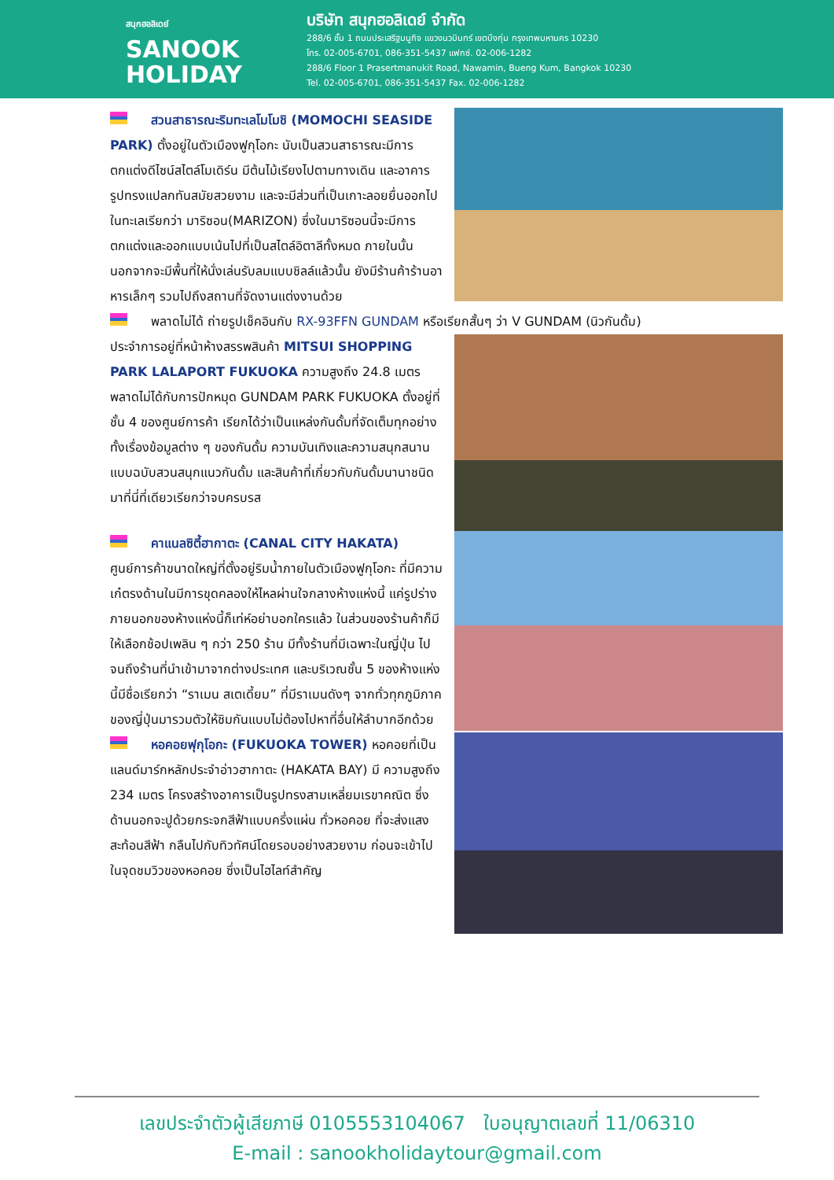สนุกฮอลิเดย์
SANOOK
HOLIDAY
บริษัท สนุกฮอลิเดย์ จำกัด
288/6 ชั้น 1 ถนนประเสริฐมนูกิจ แขวงนวมินทร์ เขตบึงกุ่ม กรุงเทพมหานคร 10230
โทร. 02-005-6701, 086-351-5437 แฟกซ์. 02-006-1282
288/6 Floor 1 Prasertmanukit Road, Nawamin, Bueng Kum, Bangkok 10230
Tel. 02-005-6701, 086-351-5437 Fax. 02-006-1282
สวนสาธารณะริมทะเลโมโมชิ (MOMOCHI SEASIDE PARK) ตั้งอยู่ในตัวเมืองฟูกุโอกะ นับเป็นสวนสาธารณะมีการตกแต่งดีไซน์สไตล์โมเดิร์น มีต้นไม้เรียงไปตามทางเดิน และอาคารรูปทรงแปลกทันสมัยสวยงาม และจะมีส่วนที่เป็นเกาะลอยยื่นออกไปในทะเลเรียกว่า มาริซอน(MARIZON) ซึ่งในมาริซอนนี้จะมีการตกแต่งและออกแบบเน้นไปที่เป็นสไตล์อิตาลีทั้งหมด ภายในนั้นนอกจากจะมีพื้นที่ให้นั่งเล่นรับลมแบบชิลล์แล้วนั้น ยังมีร้านค้าร้านอาหารเล็กๆ รวมไปถึงสถานที่จัดงานแต่งงานด้วย
พลาดไม่ได้ ถ่ายรูปเช็คอินกับ RX-93FFN GUNDAM หรือเรียกสั้นๆ ว่า V GUNDAM (นิวกันดั้ม)
ประจำการอยู่ที่หน้าห้างสรรพสินค้า MITSUI SHOPPING PARK LALAPORT FUKUOKA ความสูงถึง 24.8 เมตร พลาดไม่ได้กับการปักหมุด GUNDAM PARK FUKUOKA ตั้งอยู่ที่ชั้น 4 ของศูนย์การค้า เรียกได้ว่าเป็นแหล่งกันดั้มที่จัดเต็มทุกอย่าง ทั้งเรื่องข้อมูลต่าง ๆ ของกันดั้ม ความบันเทิงและความสนุกสนานแบบฉบับสวนสนุกแนวกันดั้ม และสินค้าที่เกี่ยวกับกันดั้มนานาชนิด มาที่นี่ที่เดียวเรียกว่าจบครบรส
คาแนลซิตี้ฮากาตะ (CANAL CITY HAKATA) ศูนย์การค้าขนาดใหญ่ที่ตั้งอยู่ริมน้ำภายในตัวเมืองฟูกุโอกะ ที่มีความเก๋ตรงด้านในมีการขุดคลองให้ไหลผ่านใจกลางห้างแห่งนี้ แค่รูปร่างภายนอกของห้างแห่งนี้ก็เท่ห์อย่าบอกใครแล้ว ในส่วนของร้านค้าก็มีให้เลือกช้อปเพลิน ๆ กว่า 250 ร้าน มีทั้งร้านที่มีเฉพาะในญี่ปุ่น ไปจนถึงร้านที่นำเข้ามาจากต่างประเทศ และบริเวณชั้น 5 ของห้างแห่งนี้มีชื่อเรียกว่า “ราเมน สเตเดี้ยม” ที่มีราเมนดังๆ จากทั่วทุกภูมิภาคของญี่ปุ่นมารวมตัวให้ชิมกันแบบไม่ต้องไปหาที่อื่นให้ลำบากอีกด้วย
หอคอยฟุกุโอกะ (FUKUOKA TOWER) หอคอยที่เป็นแลนด์มาร์กหลักประจำอ่าวฮากาตะ (HAKATA BAY) มี ความสูงถึง 234 เมตร โครงสร้างอาคารเป็นรูปทรงสามเหลี่ยมเรขาคณิต ซึ่งด้านนอกจะปูด้วยกระจกสีฟ้าแบบครึ่งแผ่น ทั่วหอคอย ที่จะส่งแสงสะท้อนสีฟ้า กลืนไปกับทิวทัศน์โดยรอบอย่างสวยงาม ก่อนจะเข้าไปในจุดชมวิวของหอคอย ซึ่งเป็นไฮไลท์สำคัญ
เลขประจำตัวผู้เสียภาษี 0105553104067 ใบอนุญาตเลขที่ 11/06310
E-mail : sanookholidaytour@gmail.com